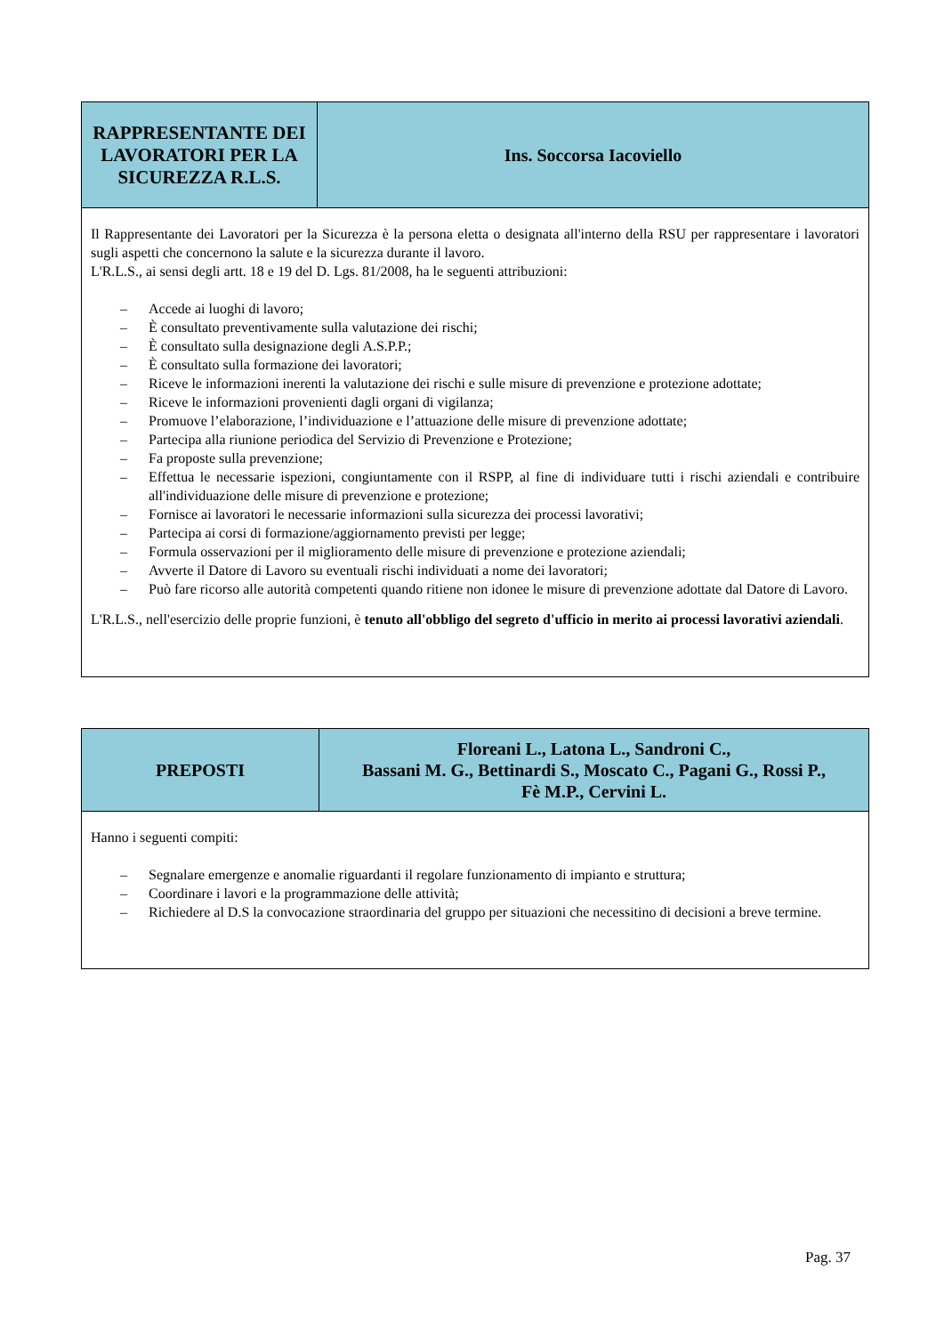| RAPPRESENTANTE DEI LAVORATORI PER LA SICUREZZA R.L.S. | Ins. Soccorsa Iacoviello |
| --- | --- |
| Il Rappresentante dei Lavoratori per la Sicurezza è la persona eletta o designata all'interno della RSU per rappresentare i lavoratori sugli aspetti che concernono la salute e la sicurezza durante il lavoro. L'R.L.S., ai sensi degli artt. 18 e 19 del D. Lgs. 81/2008, ha le seguenti attribuzioni: – Accede ai luoghi di lavoro; – È consultato preventivamente sulla valutazione dei rischi; – È consultato sulla designazione degli A.S.P.P.; – È consultato sulla formazione dei lavoratori; – Riceve le informazioni inerenti la valutazione dei rischi e sulle misure di prevenzione e protezione adottate; – Riceve le informazioni provenienti dagli organi di vigilanza; – Promuove l’elaborazione, l’individuazione e l’attuazione delle misure di prevenzione adottate; – Partecipa alla riunione periodica del Servizio di Prevenzione e Protezione; – Fa proposte sulla prevenzione; – Effettua le necessarie ispezioni, congiuntamente con il RSPP, al fine di individuare tutti i rischi aziendali e contribuire all'individuazione delle misure di prevenzione e protezione; – Fornisce ai lavoratori le necessarie informazioni sulla sicurezza dei processi lavorativi; – Partecipa ai corsi di formazione/aggiornamento previsti per legge; – Formula osservazioni per il miglioramento delle misure di prevenzione e protezione aziendali; – Avverte il Datore di Lavoro su eventuali rischi individuati a nome dei lavoratori; – Può fare ricorso alle autorità competenti quando ritiene non idonee le misure di prevenzione adottate dal Datore di Lavoro. L'R.L.S., nell'esercizio delle proprie funzioni, è tenuto all'obbligo del segreto d'ufficio in merito ai processi lavorativi aziendali . | |
| PREPOSTI | Floreani L., Latona L., Sandroni C., Bassani M. G., Bettinardi S., Moscato C., Pagani G., Rossi P., Fè M.P., Cervini L. |
| --- | --- |
| Hanno i seguenti compiti: – Segnalare emergenze e anomalie riguardanti il regolare funzionamento di impianto e struttura; – Coordinare i lavori e la programmazione delle attività; – Richiedere al D.S la convocazione straordinaria del gruppo per situazioni che necessitino di decisioni a breve termine. | |
Pag. 37